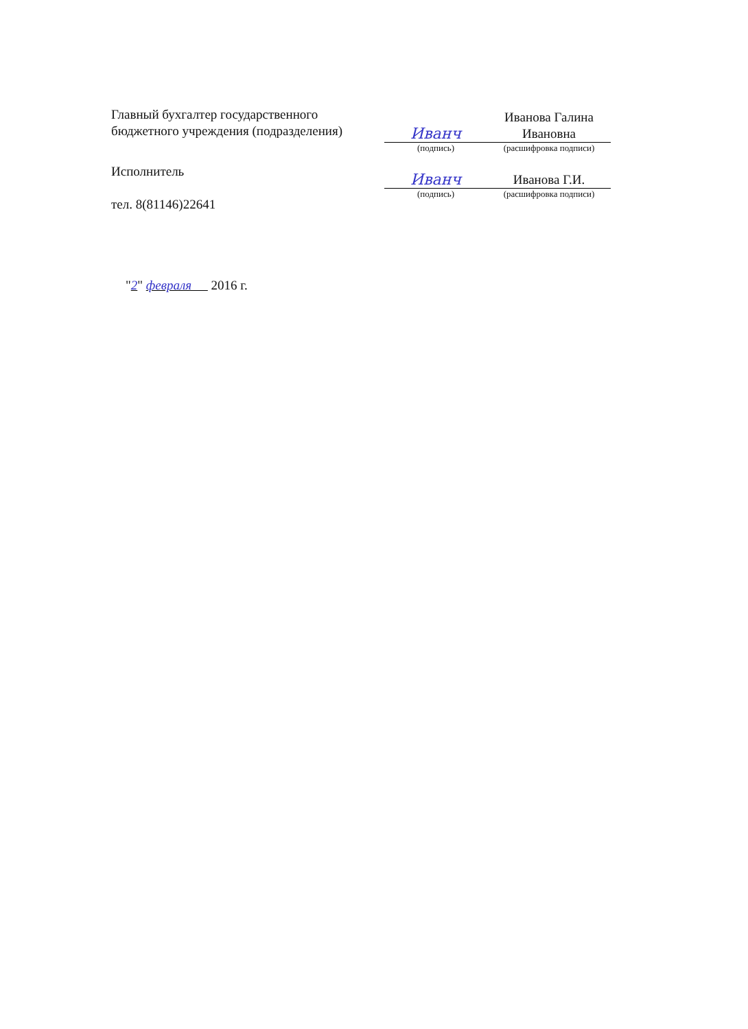Главный бухгалтер государственного бюджетного учреждения (подразделения)
Иванч
Иванова Галина Ивановна
(подпись) (расшифровка подписи)
Исполнитель
тел. 8(81146)22641
Иванч
Иванова Г.И.
(подпись) (расшифровка подписи)
"2" февраля 2016 г.